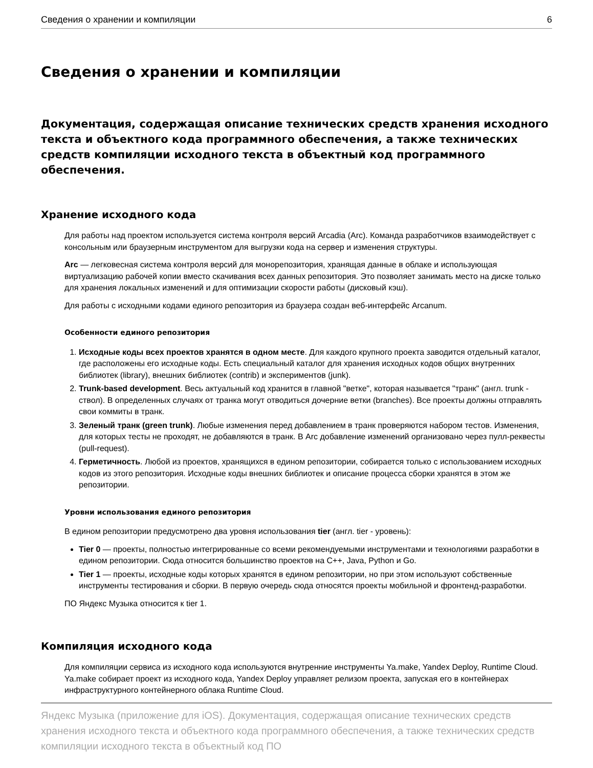Сведения о хранении и компиляции 6
Сведения о хранении и компиляции
Документация, содержащая описание технических средств хранения исходного текста и объектного кода программного обеспечения, а также технических средств компиляции исходного текста в объектный код программного обеспечения.
Хранение исходного кода
Для работы над проектом используется система контроля версий Arcadia (Arc). Команда разработчиков взаимодействует с консольным или браузерным инструментом для выгрузки кода на сервер и изменения структуры.
Arc — легковесная система контроля версий для монорепозитория, хранящая данные в облаке и использующая виртуализацию рабочей копии вместо скачивания всех данных репозитория. Это позволяет занимать место на диске только для хранения локальных изменений и для оптимизации скорости работы (дисковый кэш).
Для работы с исходными кодами единого репозитория из браузера создан веб-интерфейс Arcanum.
Особенности единого репозитория
1. Исходные коды всех проектов хранятся в одном месте. Для каждого крупного проекта заводится отдельный каталог, где расположены его исходные коды. Есть специальный каталог для хранения исходных кодов общих внутренних библиотек (library), внешних библиотек (contrib) и экспериментов (junk).
2. Trunk-based development. Весь актуальный код хранится в главной "ветке", которая называется "транк" (англ. trunk - ствол). В определенных случаях от транка могут отводиться дочерние ветки (branches). Все проекты должны отправлять свои коммиты в транк.
3. Зеленый транк (green trunk). Любые изменения перед добавлением в транк проверяются набором тестов. Изменения, для которых тесты не проходят, не добавляются в транк. В Arc добавление изменений организовано через пулл-реквесты (pull-request).
4. Герметичность. Любой из проектов, хранящихся в едином репозитории, собирается только с использованием исходных кодов из этого репозитория. Исходные коды внешних библиотек и описание процесса сборки хранятся в этом же репозитории.
Уровни использования единого репозитория
В едином репозитории предусмотрено два уровня использования tier (англ. tier - уровень):
Tier 0 — проекты, полностью интегрированные со всеми рекомендуемыми инструментами и технологиями разработки в едином репозитории. Сюда относится большинство проектов на C++, Java, Python и Go.
Tier 1 — проекты, исходные коды которых хранятся в едином репозитории, но при этом используют собственные инструменты тестирования и сборки. В первую очередь сюда относятся проекты мобильной и фронтенд-разработки.
ПО Яндекс Музыка относится к tier 1.
Компиляция исходного кода
Для компиляции сервиса из исходного кода используются внутренние инструменты Ya.make, Yandex Deploy, Runtime Cloud. Ya.make собирает проект из исходного кода, Yandex Deploy управляет релизом проекта, запуская его в контейнерах инфраструктурного контейнерного облака Runtime Cloud.
Яндекс Музыка (приложение для iOS). Документация, содержащая описание технических средств хранения исходного текста и объектного кода программного обеспечения, а также технических средств компиляции исходного текста в объектный код ПО